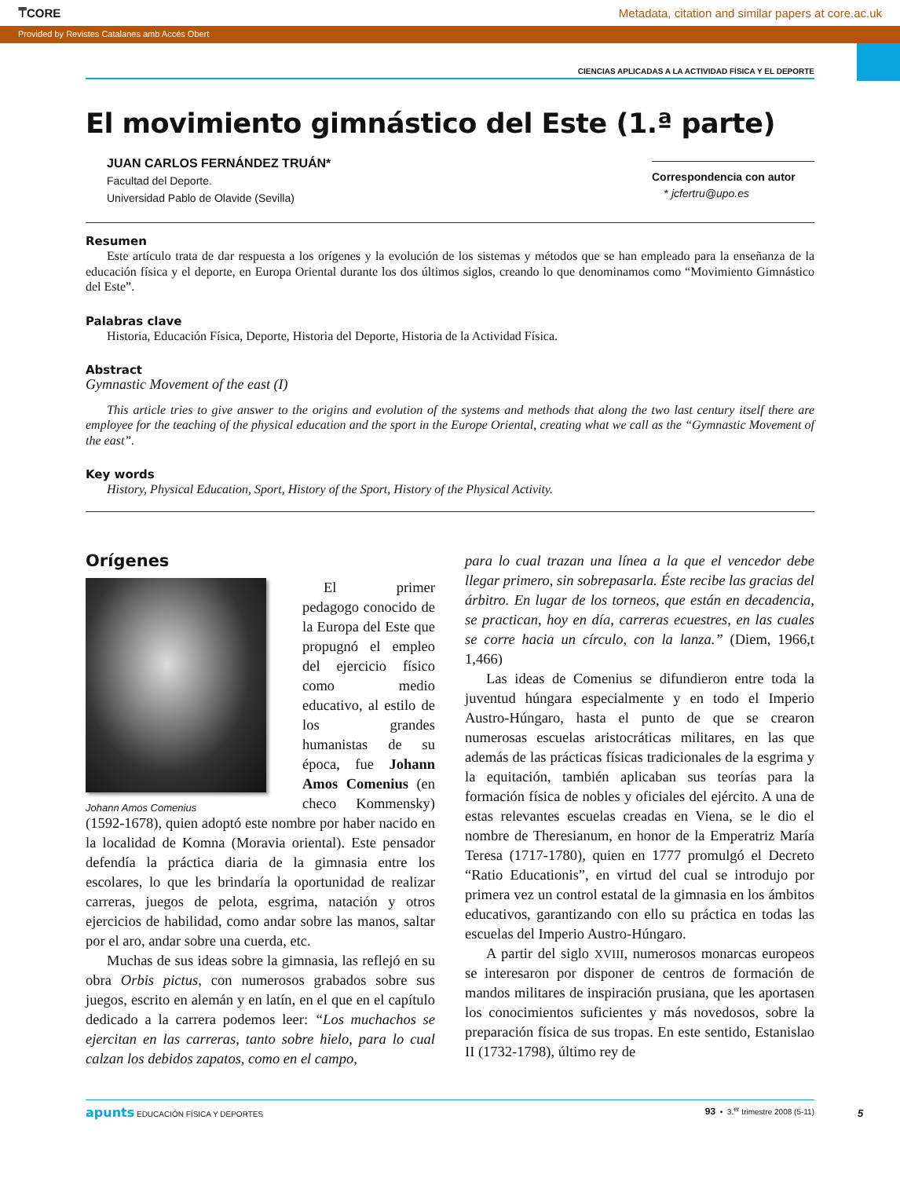⍑CORE Metadata, citation and similar papers at core.ac.uk
Provided by Revistes Catalanes amb Accés Obert
CIENCIAS APLICADAS A LA ACTIVIDAD FÍSICA Y EL DEPORTE
El movimiento gimnástico del Este (1.ª parte)
JUAN CARLOS FERNÁNDEZ TRUÁN*
Facultad del Deporte.
Universidad Pablo de Olavide (Sevilla)
Correspondencia con autor
* jcfertru@upo.es
Resumen
Este artículo trata de dar respuesta a los orígenes y la evolución de los sistemas y métodos que se han empleado para la enseñanza de la educación física y el deporte, en Europa Oriental durante los dos últimos siglos, creando lo que denominamos como “Movimiento Gimnástico del Este”.
Palabras clave
Historia, Educación Física, Deporte, Historia del Deporte, Historia de la Actividad Física.
Abstract
Gymnastic Movement of the east (I)
This article tries to give answer to the origins and evolution of the systems and methods that along the two last century itself there are employee for the teaching of the physical education and the sport in the Europe Oriental, creating what we call as the “Gymnastic Movement of the east”.
Key words
History, Physical Education, Sport, History of the Sport, History of the Physical Activity.
Orígenes
Johann Amos Comenius
El primer pedagogo conocido de la Europa del Este que propugnó el empleo del ejercicio físico como medio educativo, al estilo de los grandes humanistas de su época, fue Johann Amos Comenius (en checo Kommensky) (1592-1678), quien adoptó este nombre por haber nacido en la localidad de Komna (Moravia oriental). Este pensador defendía la práctica diaria de la gimnasia entre los escolares, lo que les brindaría la oportunidad de realizar carreras, juegos de pelota, esgrima, natación y otros ejercicios de habilidad, como andar sobre las manos, saltar por el aro, andar sobre una cuerda, etc.
Muchas de sus ideas sobre la gimnasia, las reflejó en su obra Orbis pictus, con numerosos grabados sobre sus juegos, escrito en alemán y en latín, en el que en el capítulo dedicado a la carrera podemos leer: “Los muchachos se ejercitan en las carreras, tanto sobre hielo, para lo cual calzan los debidos zapatos, como en el campo,
para lo cual trazan una línea a la que el vencedor debe llegar primero, sin sobrepasarla. Éste recibe las gracias del árbitro. En lugar de los torneos, que están en decadencia, se practican, hoy en día, carreras ecuestres, en las cuales se corre hacia un círculo, con la lanza.” (Diem, 1966,t 1,466)
Las ideas de Comenius se difundieron entre toda la juventud húngara especialmente y en todo el Imperio Austro-Húngaro, hasta el punto de que se crearon numerosas escuelas aristocráticas militares, en las que además de las prácticas físicas tradicionales de la esgrima y la equitación, también aplicaban sus teorías para la formación física de nobles y oficiales del ejército. A una de estas relevantes escuelas creadas en Viena, se le dio el nombre de Theresianum, en honor de la Emperatriz María Teresa (1717-1780), quien en 1777 promulgó el Decreto “Ratio Educationis”, en virtud del cual se introdujo por primera vez un control estatal de la gimnasia en los ámbitos educativos, garantizando con ello su práctica en todas las escuelas del Imperio Austro-Húngaro.
A partir del siglo XVIII, numerosos monarcas europeos se interesaron por disponer de centros de formación de mandos militares de inspiración prusiana, que les aportasen los conocimientos suficientes y más novedosos, sobre la preparación física de sus tropas. En este sentido, Estanislao II (1732-1798), último rey de
apunts EDUCACIÓN FÍSICA Y DEPORTES 93 • 3.<sup>er</sup> trimestre 2008 (5-11)
5